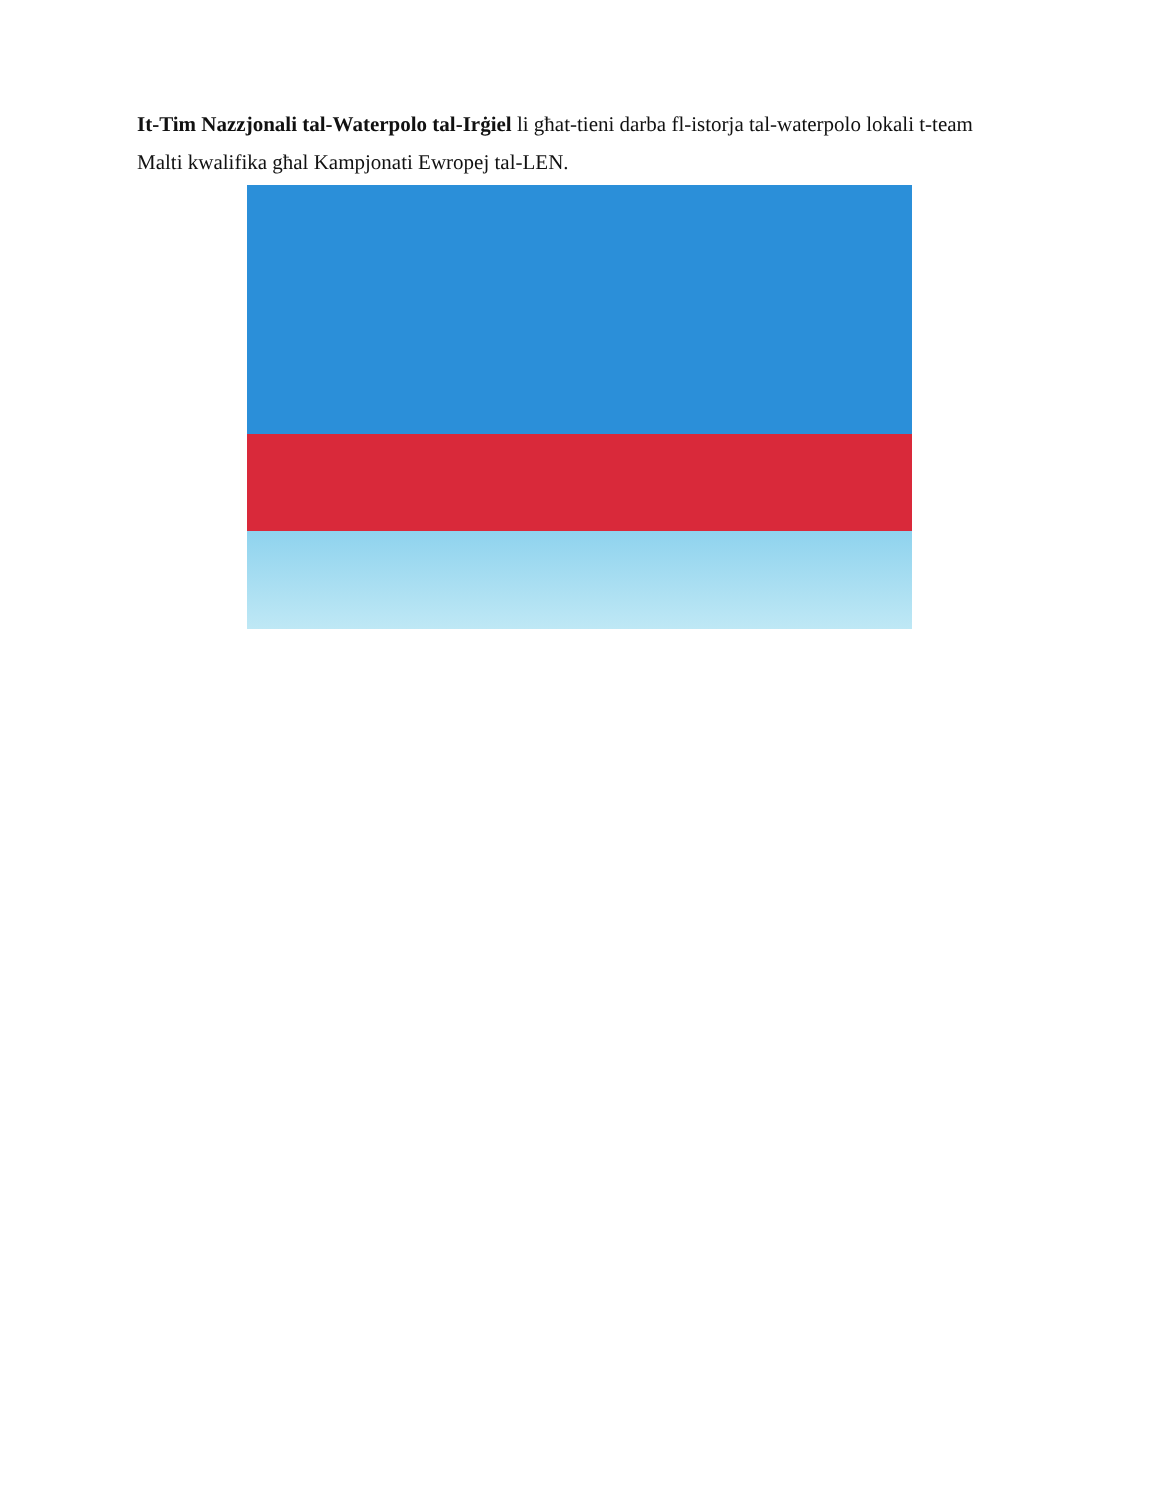It-Tim Nazzjonali tal-Waterpolo tal-Irġiel li għat-tieni darba fl-istorja tal-waterpolo lokali t-team Malti kwalifika għal Kampjonati Ewropej tal-LEN.